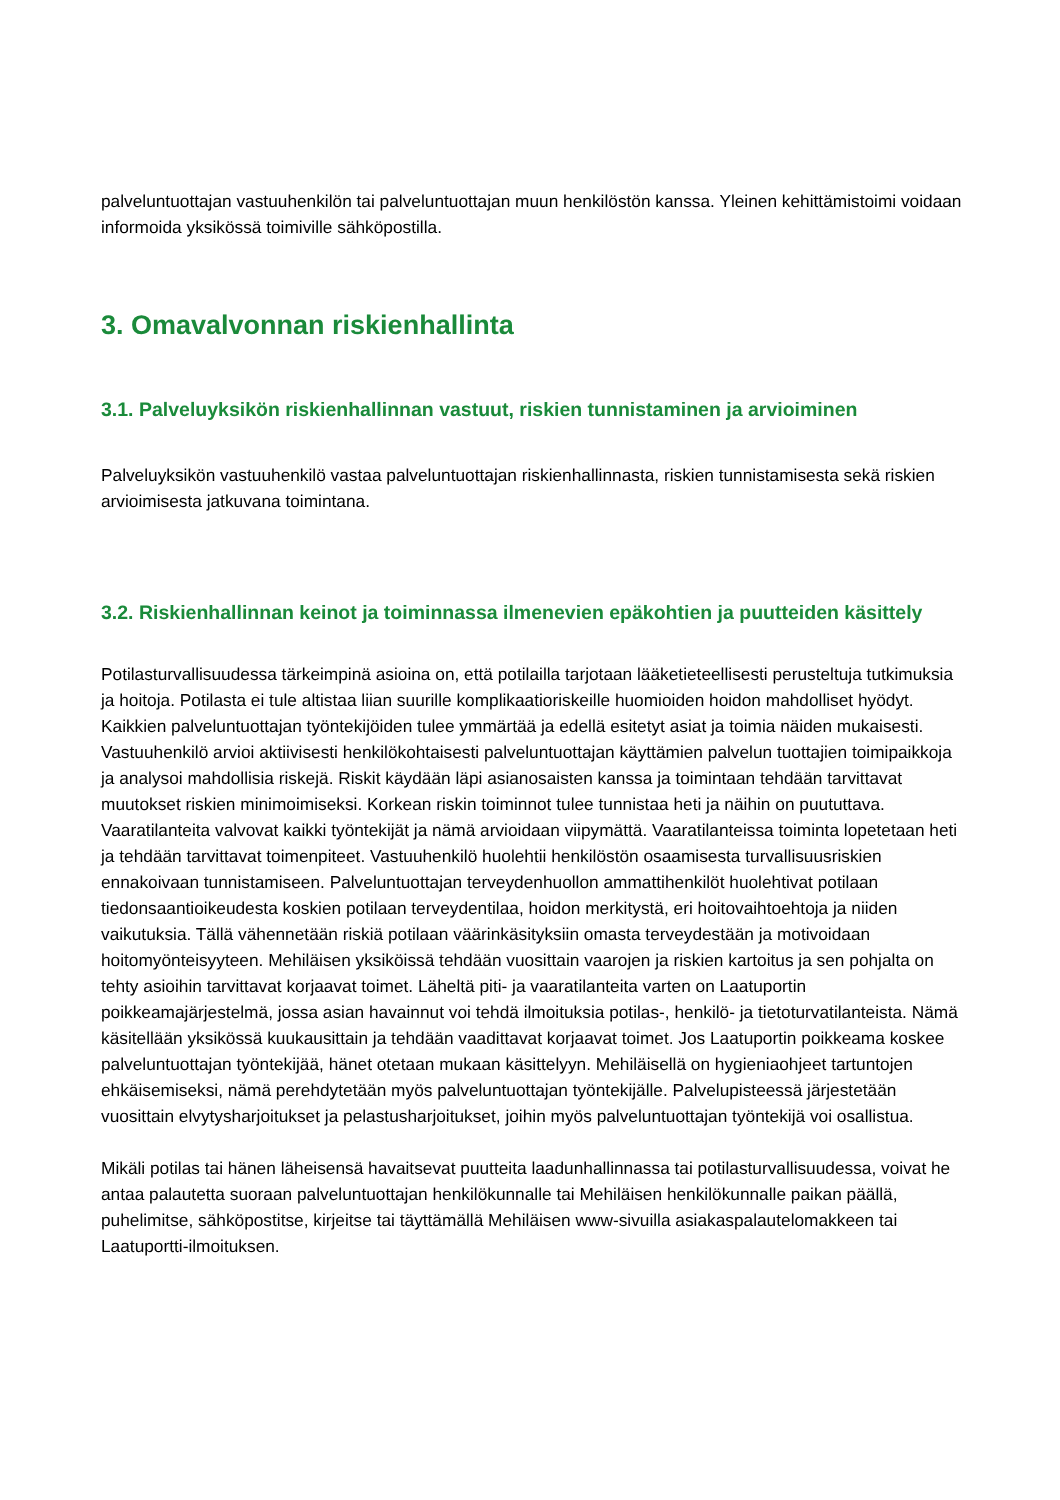palveluntuottajan vastuuhenkilön tai palveluntuottajan muun henkilöstön kanssa. Yleinen kehittämistoimi voidaan informoida yksikössä toimiville sähköpostilla.
3. Omavalvonnan riskienhallinta
3.1. Palveluyksikön riskienhallinnan vastuut, riskien tunnistaminen ja arvioiminen
Palveluyksikön vastuuhenkilö vastaa palveluntuottajan riskienhallinnasta, riskien tunnistamisesta sekä riskien arvioimisesta jatkuvana toimintana.
3.2. Riskienhallinnan keinot ja toiminnassa ilmenevien epäkohtien ja puutteiden käsittely
Potilasturvallisuudessa tärkeimpinä asioina on, että potilailla tarjotaan lääketieteellisesti perusteltuja tutkimuksia ja hoitoja. Potilasta ei tule altistaa liian suurille komplikaatioriskeille huomioiden hoidon mahdolliset hyödyt. Kaikkien palveluntuottajan työntekijöiden tulee ymmärtää ja edellä esitetyt asiat ja toimia näiden mukaisesti. Vastuuhenkilö arvioi aktiivisesti henkilökohtaisesti palveluntuottajan käyttämien palvelun tuottajien toimipaikkoja ja analysoi mahdollisia riskejä. Riskit käydään läpi asianosaisten kanssa ja toimintaan tehdään tarvittavat muutokset riskien minimoimiseksi. Korkean riskin toiminnot tulee tunnistaa heti ja näihin on puututtava. Vaaratilanteita valvovat kaikki työntekijät ja nämä arvioidaan viipymättä. Vaaratilanteissa toiminta lopetetaan heti ja tehdään tarvittavat toimenpiteet. Vastuuhenkilö huolehtii henkilöstön osaamisesta turvallisuusriskien ennakoivaan tunnistamiseen. Palveluntuottajan terveydenhuollon ammattihenkilöt huolehtivat potilaan tiedonsaantioikeudesta koskien potilaan terveydentilaa, hoidon merkitystä, eri hoitovaihtoehtoja ja niiden vaikutuksia. Tällä vähennetään riskiä potilaan väärinkäsityksiin omasta terveydestään ja motivoidaan hoitomyönteisyyteen. Mehiläisen yksiköissä tehdään vuosittain vaarojen ja riskien kartoitus ja sen pohjalta on tehty asioihin tarvittavat korjaavat toimet. Läheltä piti- ja vaaratilanteita varten on Laatuportin poikkeamajärjestelmä, jossa asian havainnut voi tehdä ilmoituksia potilas-, henkilö- ja tietoturvatilanteista. Nämä käsitellään yksikössä kuukausittain ja tehdään vaadittavat korjaavat toimet. Jos Laatuportin poikkeama koskee palveluntuottajan työntekijää, hänet otetaan mukaan käsittelyyn. Mehiläisellä on hygieniaohjeet tartuntojen ehkäisemiseksi, nämä perehdytetään myös palveluntuottajan työntekijälle. Palvelupisteessä järjestetään vuosittain elvytysharjoitukset ja pelastusharjoitukset, joihin myös palveluntuottajan työntekijä voi osallistua.
Mikäli potilas tai hänen läheisensä havaitsevat puutteita laadunhallinnassa tai potilasturvallisuudessa, voivat he antaa palautetta suoraan palveluntuottajan henkilökunnalle tai Mehiläisen henkilökunnalle paikan päällä, puhelimitse, sähköpostitse, kirjeitse tai täyttämällä Mehiläisen www-sivuilla asiakaspalautelomakkeen tai Laatuportti-ilmoituksen.